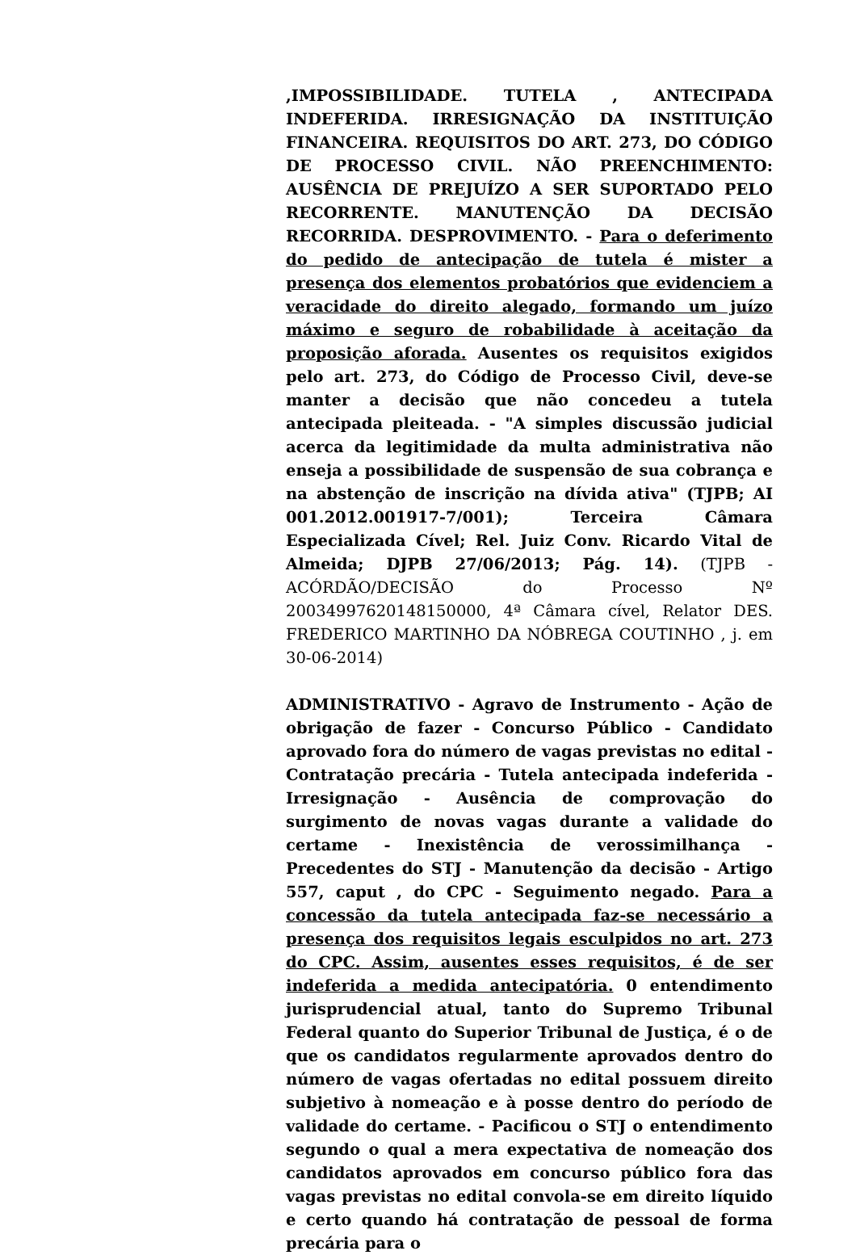,IMPOSSIBILIDADE. TUTELA , ANTECIPADA INDEFERIDA. IRRESIGNAÇÃO DA INSTITUIÇÃO FINANCEIRA. REQUISITOS DO ART. 273, DO CÓDIGO DE PROCESSO CIVIL. NÃO PREENCHIMENTO: AUSÊNCIA DE PREJUÍZO A SER SUPORTADO PELO RECORRENTE. MANUTENÇÃO DA DECISÃO RECORRIDA. DESPROVIMENTO. - Para o deferimento do pedido de antecipação de tutela é mister a presença dos elementos probatórios que evidenciem a veracidade do direito alegado, formando um juízo máximo e seguro de robabilidade à aceitação da proposição aforada. Ausentes os requisitos exigidos pelo art. 273, do Código de Processo Civil, deve-se manter a decisão que não concedeu a tutela antecipada pleiteada. - "A simples discussão judicial acerca da legitimidade da multa administrativa não enseja a possibilidade de suspensão de sua cobrança e na abstenção de inscrição na dívida ativa" (TJPB; AI 001.2012.001917-7/001); Terceira Câmara Especializada Cível; Rel. Juiz Conv. Ricardo Vital de Almeida; DJPB 27/06/2013; Pág. 14). (TJPB - ACÓRDÃO/DECISÃO do Processo Nº 20034997620148150000, 4ª Câmara cível, Relator DES. FREDERICO MARTINHO DA NÓBREGA COUTINHO , j. em 30-06-2014)
ADMINISTRATIVO - Agravo de Instrumento - Ação de obrigação de fazer - Concurso Público - Candidato aprovado fora do número de vagas previstas no edital - Contratação precária - Tutela antecipada indeferida - Irresignação - Ausência de comprovação do surgimento de novas vagas durante a validade do certame - Inexistência de verossimilhança - Precedentes do STJ - Manutenção da decisão - Artigo 557, caput , do CPC - Seguimento negado. Para a concessão da tutela antecipada faz-se necessário a presença dos requisitos legais esculpidos no art. 273 do CPC. Assim, ausentes esses requisitos, é de ser indeferida a medida antecipatória. 0 entendimento jurisprudencial atual, tanto do Supremo Tribunal Federal quanto do Superior Tribunal de Justiça, é o de que os candidatos regularmente aprovados dentro do número de vagas ofertadas no edital possuem direito subjetivo à nomeação e à posse dentro do período de validade do certame. - Pacificou o STJ o entendimento segundo o qual a mera expectativa de nomeação dos candidatos aprovados em concurso público fora das vagas previstas no edital convola-se em direito líquido e certo quando há contratação de pessoal de forma precária para o